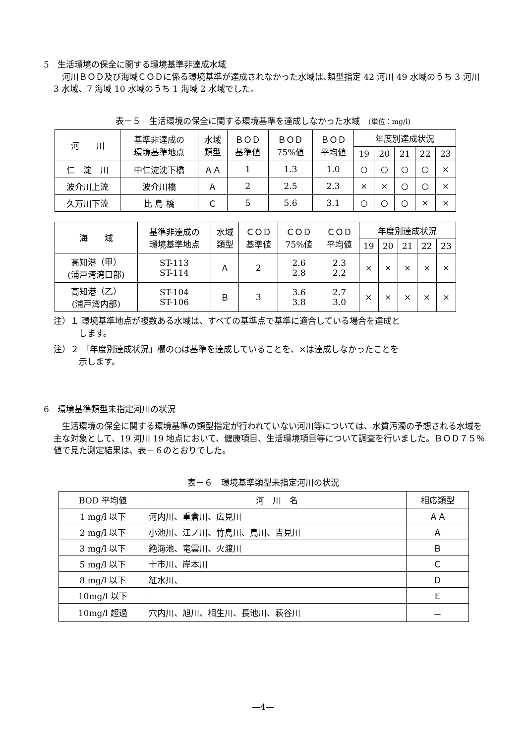5　生活環境の保全に関する環境基準非達成水域
　河川ＢＯＤ及び海域ＣＯＤに係る環境基準が達成されなかった水域は､類型指定 42 河川 49 水域のうち 3 河川 3 水域、7 海域 10 水域のうち 1 海域 2 水域でした。
表－５　生活環境の保全に関する環境基準を達成しなかった水域　(単位：mg/l)
| 河 川 | 基準非達成の 環境基準地点 | 水域 類型 | ＢＯＤ 基準値 | ＢＯＤ 75%値 | ＢＯＤ 平均値 | 年度別達成状況 | | | | |
| --- | --- | --- | --- | --- | --- | --- | --- | --- | --- | --- |
| | | | | | | 19 | 20 | 21 | 22 | 23 |
| 仁 淀 川 | 中仁淀沈下橋 | ＡＡ | 1 | 1.3 | 1.0 | ○ | ○ | ○ | ○ | × |
| 波介川上流 | 波介川橋 | Ａ | 2 | 2.5 | 2.3 | × | × | ○ | ○ | × |
| 久万川下流 | 比 島 橋 | Ｃ | 5 | 5.6 | 3.1 | ○ | ○ | ○ | × | × |
| 海 域 | 基準非達成の 環境基準地点 | 水域 類型 | ＣＯＤ 基準値 | ＣＯＤ 75%値 | ＣＯＤ 平均値 | 年度別達成状況 | | | | |
| --- | --- | --- | --- | --- | --- | --- | --- | --- | --- | --- |
| | | | | | | 19 | 20 | 21 | 22 | 23 |
| 高知港（甲） (浦戸湾湾口部) | ST-113 ST-114 | Ａ | 2 | 2.6 2.8 | 2.3 2.2 | × | × | × | × | × |
| 高知港（乙） (浦戸湾内部) | ST-104 ST-106 | Ｂ | 3 | 3.6 3.8 | 2.7 3.0 | × | × | × | × | × |
注）１ 環境基準地点が複数ある水域は、すべての基準点で基準に適合している場合を達成と
　　　します。
注）２ 「年度別達成状況」欄の○は基準を達成していることを、×は達成しなかったことを
　　　示します。
6　環境基準類型未指定河川の状況
　生活環境の保全に関する環境基準の類型指定が行われていない河川等については、水質汚濁の予想される水域を主な対象として、19 河川 19 地点において、健康項目、生活環境項目等について調査を行いました。ＢＯＤ７５％値で見た測定結果は、表－６のとおりでした。
表－６　環境基準類型未指定河川の状況
| BOD 平均値 | 河 川 名 | 相応類型 |
| --- | --- | --- |
| 1 mg/l 以下 | 河内川、重倉川、広見川 | ＡＡ |
| 2 mg/l 以下 | 小池川、江ノ川、竹島川、鳥川、吉見川 | Ａ |
| 3 mg/l 以下 | 絶海池、竜雲川、火渡川 | Ｂ |
| 5 mg/l 以下 | 十市川、岸本川 | Ｃ |
| 8 mg/l 以下 | 紅水川、 | Ｄ |
| 10mg/l 以下 | | Ｅ |
| 10mg/l 超過 | 穴内川、旭川、相生川、長池川、萩谷川 | － |
—4—